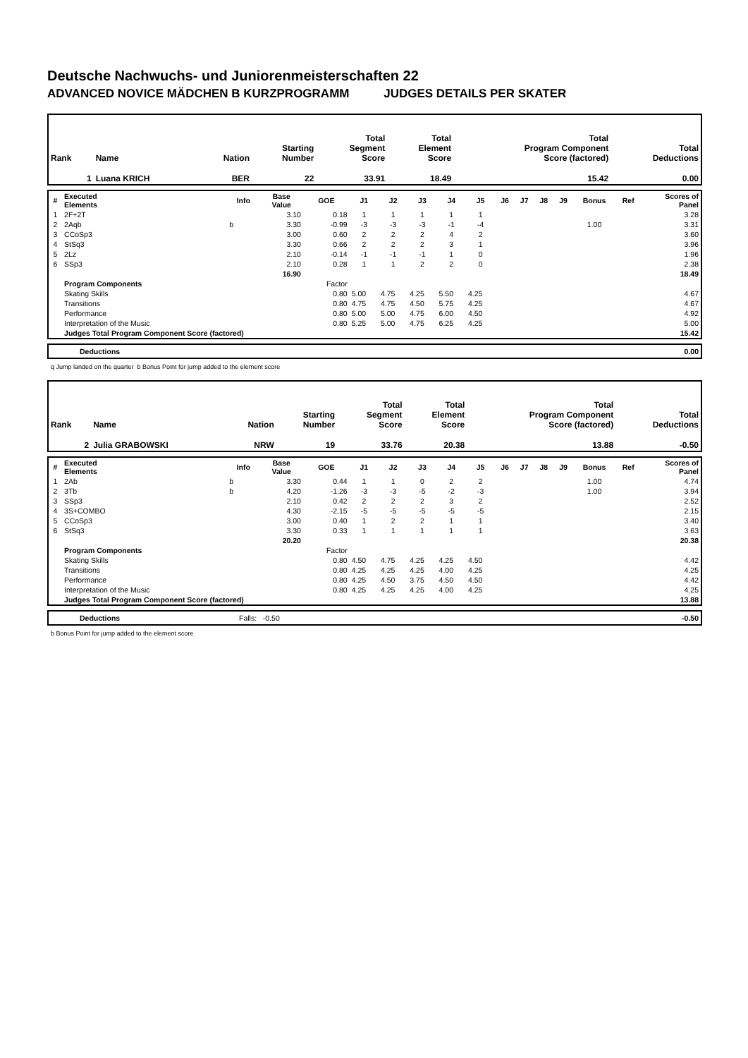Deutsche Nachwuchs- und Juniorenmeisterschaften 22
ADVANCED NOVICE MÄDCHEN B KURZPROGRAMM JUDGES DETAILS PER SKATER
| Rank | Name | Nation | Starting Number | Total Segment Score | Total Element Score | Total Program Component Score (factored) | Total Deductions |
| --- | --- | --- | --- | --- | --- | --- | --- |
| 1 | Luana KRICH | BER | 22 | 33.91 | 18.49 | 15.42 | 0.00 |
| # | Executed Elements | Info | Base Value | GOE | J1 | J2 | J3 | J4 | J5 | J6 | J7 | J8 | J9 | Bonus | Ref | Scores of Panel |
| --- | --- | --- | --- | --- | --- | --- | --- | --- | --- | --- | --- | --- | --- | --- | --- | --- |
| 1 | 2F+2T | | 3.10 | 0.18 | 1 | 1 | 1 | 1 | 1 | | | | | | | 3.28 |
| 2 | 2Aqb | b | 3.30 | -0.99 | -3 | -3 | -3 | -1 | -4 | | | | | 1.00 | | 3.31 |
| 3 | CCoSp3 | | 3.00 | 0.60 | 2 | 2 | 2 | 4 | 2 | | | | | | | 3.60 |
| 4 | StSq3 | | 3.30 | 0.66 | 2 | 2 | 2 | 3 | 1 | | | | | | | 3.96 |
| 5 | 2Lz | | 2.10 | -0.14 | -1 | -1 | -1 | 1 | 0 | | | | | | | 1.96 |
| 6 | SSp3 | | 2.10 | 0.28 | 1 | 1 | 2 | 2 | 0 | | | | | | | 2.38 |
| | | | 16.90 | | | | | | | | | | | | | 18.49 |
| | Program Components | | | Factor | | | | | | | | | | | | |
| | Skating Skills | | | 0.80 | 5.00 | 4.75 | 4.25 | 5.50 | 4.25 | | | | | | | 4.67 |
| | Transitions | | | 0.80 | 4.75 | 4.75 | 4.50 | 5.75 | 4.25 | | | | | | | 4.67 |
| | Performance | | | 0.80 | 5.00 | 5.00 | 4.75 | 6.00 | 4.50 | | | | | | | 4.92 |
| | Interpretation of the Music | | | 0.80 | 5.25 | 5.00 | 4.75 | 6.25 | 4.25 | | | | | | | 5.00 |
| | Judges Total Program Component Score (factored) | | | | | | | | | | | | | | | 15.42 |
| | Deductions | 0.00 |
q Jump landed on the quarter b Bonus Point for jump added to the element score
| Rank | Name | Nation | Starting Number | Total Segment Score | Total Element Score | Total Program Component Score (factored) | Total Deductions |
| --- | --- | --- | --- | --- | --- | --- | --- |
| 2 | Julia GRABOWSKI | NRW | 19 | 33.76 | 20.38 | 13.88 | -0.50 |
| # | Executed Elements | Info | Base Value | GOE | J1 | J2 | J3 | J4 | J5 | J6 | J7 | J8 | J9 | Bonus | Ref | Scores of Panel |
| --- | --- | --- | --- | --- | --- | --- | --- | --- | --- | --- | --- | --- | --- | --- | --- | --- |
| 1 | 2Ab | b | 3.30 | 0.44 | 1 | 1 | 0 | 2 | 2 | | | | | 1.00 | | 4.74 |
| 2 | 3Tb | b | 4.20 | -1.26 | -3 | -3 | -5 | -2 | -3 | | | | | 1.00 | | 3.94 |
| 3 | SSp3 | | 2.10 | 0.42 | 2 | 2 | 2 | 3 | 2 | | | | | | | 2.52 |
| 4 | 3S+COMBO | | 4.30 | -2.15 | -5 | -5 | -5 | -5 | -5 | | | | | | | 2.15 |
| 5 | CCoSp3 | | 3.00 | 0.40 | 1 | 2 | 2 | 1 | 1 | | | | | | | 3.40 |
| 6 | StSq3 | | 3.30 | 0.33 | 1 | 1 | 1 | 1 | 1 | | | | | | | 3.63 |
| | | | 20.20 | | | | | | | | | | | | | 20.38 |
| | Program Components | | | Factor | | | | | | | | | | | | |
| | Skating Skills | | | 0.80 | 4.50 | 4.75 | 4.25 | 4.25 | 4.50 | | | | | | | 4.42 |
| | Transitions | | | 0.80 | 4.25 | 4.25 | 4.25 | 4.00 | 4.25 | | | | | | | 4.25 |
| | Performance | | | 0.80 | 4.25 | 4.50 | 3.75 | 4.50 | 4.50 | | | | | | | 4.42 |
| | Interpretation of the Music | | | 0.80 | 4.25 | 4.25 | 4.25 | 4.00 | 4.25 | | | | | | | 4.25 |
| | Judges Total Program Component Score (factored) | | | | | | | | | | | | | | | 13.88 |
| | Deductions | Falls: -0.50 | -0.50 |
b Bonus Point for jump added to the element score